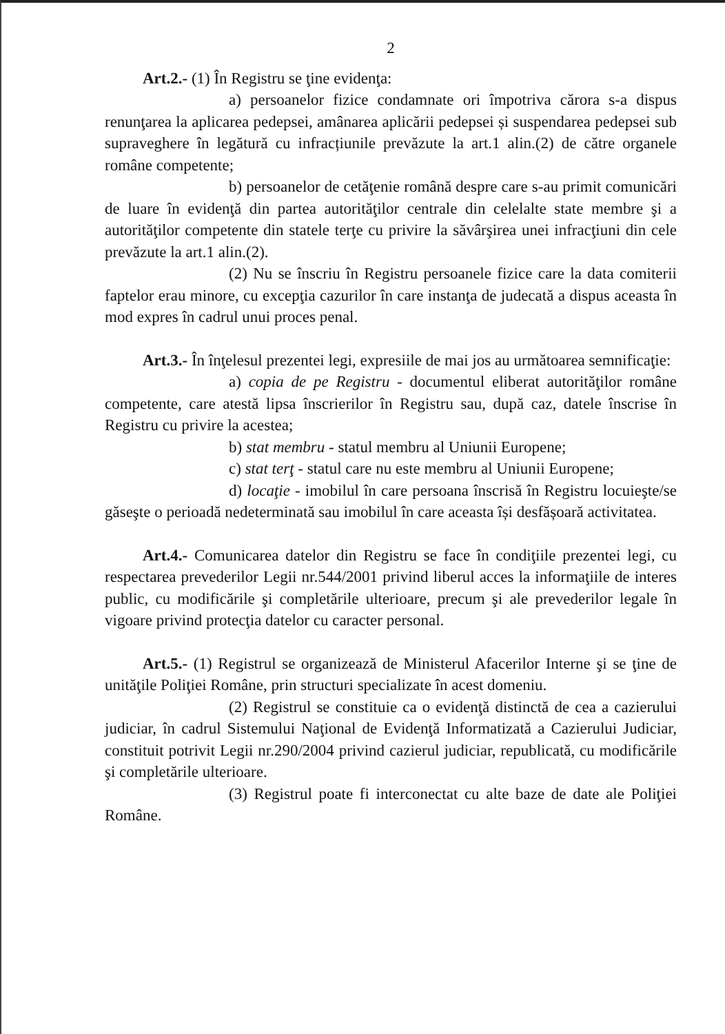2
Art.2.- (1) În Registru se ţine evidenţa:
a) persoanelor fizice condamnate ori împotriva cărora s-a dispus renunţarea la aplicarea pedepsei, amânarea aplicării pedepsei și suspendarea pedepsei sub supraveghere în legătură cu infracțiunile prevăzute la art.1 alin.(2) de către organele române competente;
b) persoanelor de cetăţenie română despre care s-au primit comunicări de luare în evidenţă din partea autorităţilor centrale din celelalte state membre şi a autorităţilor competente din statele terţe cu privire la săvârşirea unei infracţiuni din cele prevăzute la art.1 alin.(2).
(2) Nu se înscriu în Registru persoanele fizice care la data comiterii faptelor erau minore, cu excepţia cazurilor în care instanţa de judecată a dispus aceasta în mod expres în cadrul unui proces penal.
Art.3.- În înţelesul prezentei legi, expresiile de mai jos au următoarea semnificaţie:
a) copia de pe Registru - documentul eliberat autorităţilor române competente, care atestă lipsa înscrierilor în Registru sau, după caz, datele înscrise în Registru cu privire la acestea;
b) stat membru - statul membru al Uniunii Europene;
c) stat terţ - statul care nu este membru al Uniunii Europene;
d) locaţie - imobilul în care persoana înscrisă în Registru locuieşte/se găseşte o perioadă nedeterminată sau imobilul în care aceasta își desfășoară activitatea.
Art.4.- Comunicarea datelor din Registru se face în condiţiile prezentei legi, cu respectarea prevederilor Legii nr.544/2001 privind liberul acces la informaţiile de interes public, cu modificările şi completările ulterioare, precum şi ale prevederilor legale în vigoare privind protecţia datelor cu caracter personal.
Art.5.- (1) Registrul se organizează de Ministerul Afacerilor Interne şi se ţine de unităţile Poliţiei Române, prin structuri specializate în acest domeniu.
(2) Registrul se constituie ca o evidenţă distinctă de cea a cazierului judiciar, în cadrul Sistemului Naţional de Evidenţă Informatizată a Cazierului Judiciar, constituit potrivit Legii nr.290/2004 privind cazierul judiciar, republicată, cu modificările şi completările ulterioare.
(3) Registrul poate fi interconectat cu alte baze de date ale Poliţiei Române.